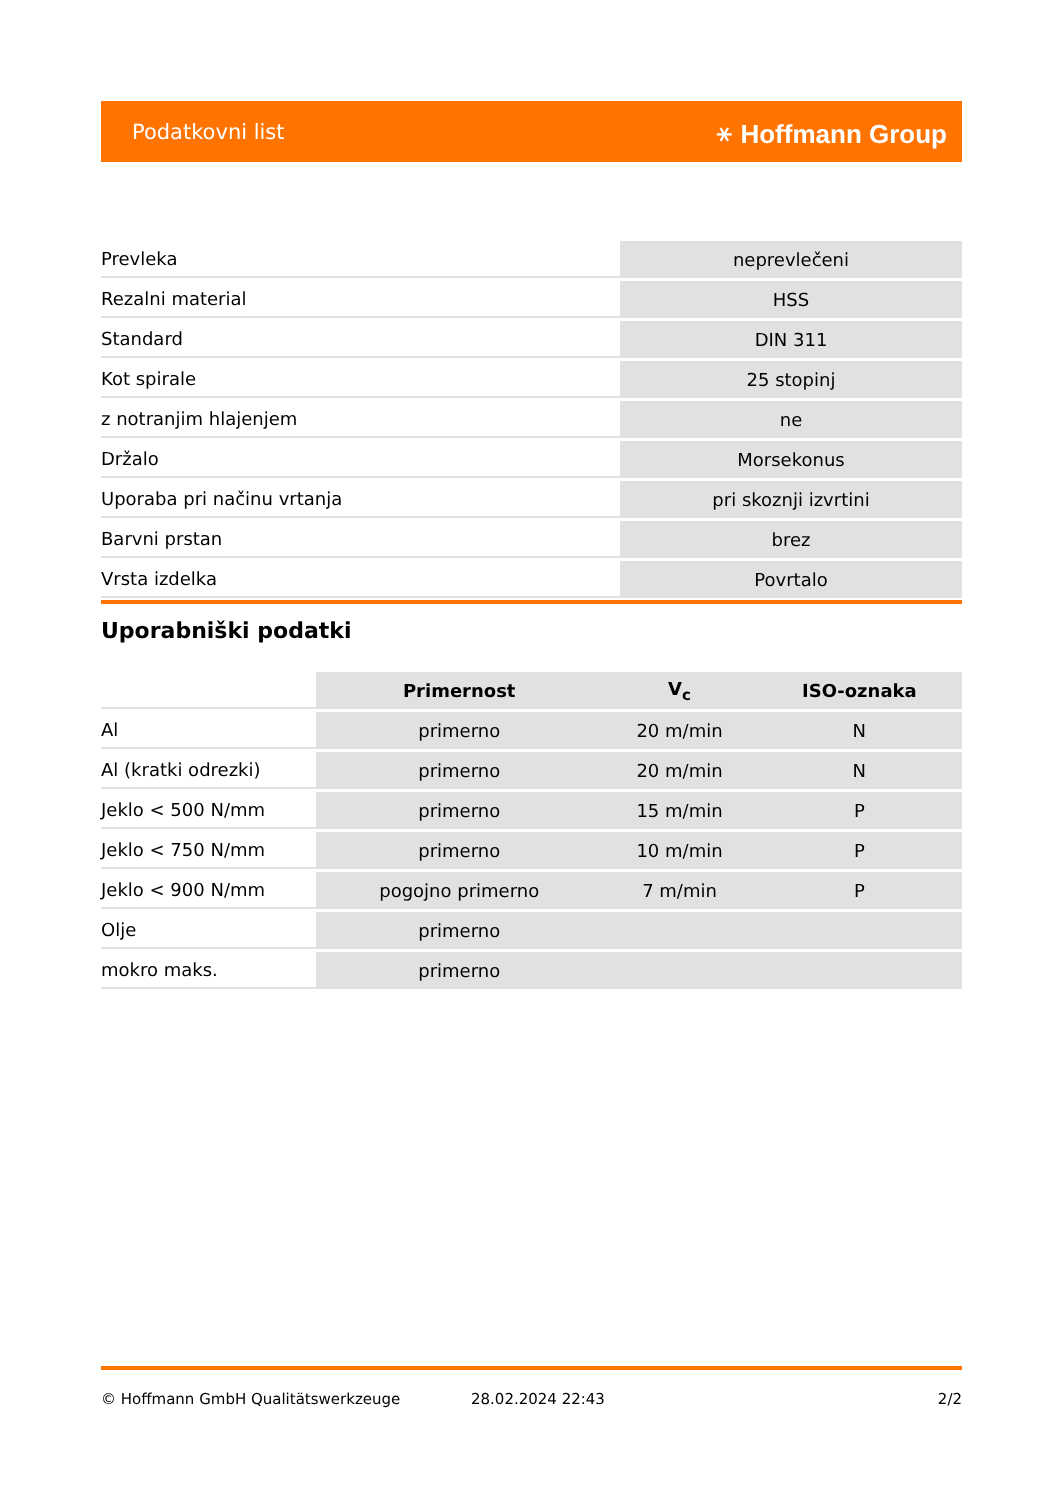Podatkovni list ⚹ Hoffmann Group
| Prevleka | neprevlečeni |
| Rezalni material | HSS |
| Standard | DIN 311 |
| Kot spirale | 25 stopinj |
| z notranjim hlajenjem | ne |
| Držalo | Morsekonus |
| Uporaba pri načinu vrtanja | pri skoznji izvrtini |
| Barvni prstan | brez |
| Vrsta izdelka | Povrtalo |
Uporabniški podatki
| | Primernost | V<sub>c</sub> | ISO-oznaka |
| --- | --- | --- | --- |
| Al | primerno | 20 m/min | N |
| Al (kratki odrezki) | primerno | 20 m/min | N |
| Jeklo < 500 N/mm | primerno | 15 m/min | P |
| Jeklo < 750 N/mm | primerno | 10 m/min | P |
| Jeklo < 900 N/mm | pogojno primerno | 7 m/min | P |
| Olje | primerno | | |
| mokro maks. | primerno | | |
© Hoffmann GmbH Qualitätswerkzeuge 28.02.2024 22:43 2/2